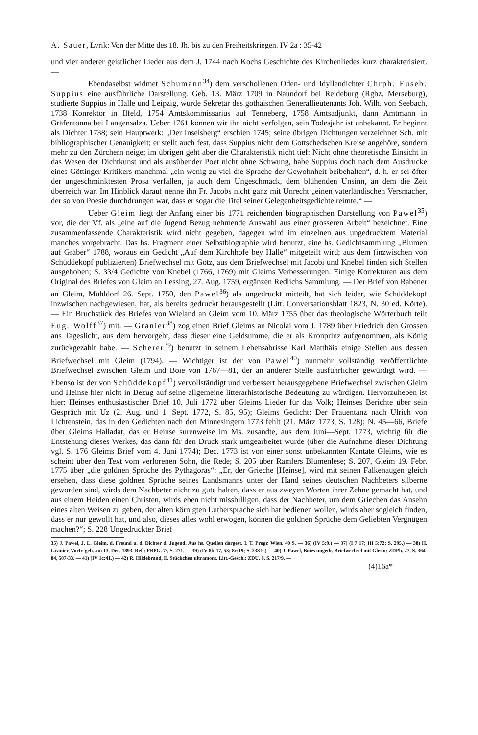A. Sauer, Lyrik: Von der Mitte des 18. Jh. bis zu den Freiheitskriegen. IV 2a : 35-42
und vier anderer geistlicher Lieder aus dem J. 1744 nach Kochs Geschichte des Kirchenliedes kurz charakterisiert. —
Ebendaselbst widmet Schumann<sup>34</sup>) dem verschollenen Oden- und Idyllendichter Chrph. Euseb. Suppius eine ausführliche Darstellung. Geb. 13. März 1709 in Naundorf bei Reideburg (Rgbz. Merseburg), studierte Suppius in Halle und Leipzig, wurde Sekretär des gothaischen Generallieutenants Joh. Wilh. von Seebach, 1738 Konrektor in Ilfeld, 1754 Amtskommissarius auf Tenneberg, 1758 Amtsadjunkt, dann Amtmann in Gräfentonna bei Langensalza. Ueber 1761 können wir ihn nicht verfolgen, sein Todesjahr ist unbekannt. Er beginnt als Dichter 1738; sein Hauptwerk: „Der Inselsberg“ erschien 1745; seine übrigen Dichtungen verzeichnet Sch. mit bibliographischer Genauigkeit; er stellt auch fest, dass Suppius nicht dem Gottschedschen Kreise angehöre, sondern mehr zu den Zürchern neige; im übrigen geht aber die Charakteristik nicht tief: Nicht ohne theoretische Einsicht in das Wesen der Dichtkunst und als ausübender Poet nicht ohne Schwung, habe Suppius doch nach dem Ausdrucke eines Göttinger Kritikers manchmal „ein wenig zu viel die Sprache der Gewohnheit beibehalten“, d. h. er sei öfter der ungeschminktesten Prosa verfallen, ja auch dem Ungeschmack, dem blühenden Unsinn, an dem die Zeit überreich war. Im Hinblick darauf nenne ihn Fr. Jacobs nicht ganz mit Unrecht „einen vaterländischen Versmacher, der so von Poesie durchdrungen war, dass er sogar die Titel seiner Gelegenheitsgedichte reimte.“ —
Ueber Gleim liegt der Anfang einer bis 1771 reichenden biographischen Darstellung von Pawel<sup>35</sup>) vor, die der Vf. als „eine auf die Jugend Bezug nehmende Auswahl aus einer grösseren Arbeit“ bezeichnet. Eine zusammenfassende Charakteristik wird nicht gegeben, dagegen wird im einzelnen aus ungedrucktem Material manches vorgebracht. Das hs. Fragment einer Selbstbiographie wird benutzt, eine hs. Gedichtsammlung „Blumen auf Gräber“ 1788, woraus ein Gedicht „Auf dem Kirchhofe bey Halle“ mitgeteilt wird; aus dem (inzwischen von Schüddekopf publizierten) Briefwechsel mit Götz, aus dem Briefwechsel mit Jacobi und Knebel finden sich Stellen ausgehoben; S. 33/4 Gedichte von Knebel (1766, 1769) mit Gleims Verbesserungen. Einige Korrekturen aus dem Original des Briefes von Gleim an Lessing, 27. Aug. 1759, ergänzen Redlichs Sammlung. — Der Brief von Rabener an Gleim, Mühldorf 26. Sept. 1750, den Pawel<sup>36</sup>) als ungedruckt mitteilt, hat sich leider, wie Schüddekopf inzwischen nachgewiesen, hat, als bereits gedruckt herausgestellt (Litt. Conversationsblatt 1823, N. 30 ed. Körte). — Ein Bruchstück des Briefes von Wieland an Gleim vom 10. März 1755 über das theologische Wörterbuch teilt Eug. Wolff<sup>37</sup>) mit. — Granier<sup>38</sup>) zog einen Brief Gleims an Nicolai vom J. 1789 über Friedrich den Grossen ans Tageslicht, aus dem hervorgeht, dass dieser eine Geldsumme, die er als Kronprinz aufgenommen, als König zurückgezahlt habe. — Scherer<sup>39</sup>) benutzt in seinem Lebensabrisse Karl Matthäis einige Stellen aus dessen Briefwechsel mit Gleim (1794). — Wichtiger ist der von Pawel<sup>40</sup>) nunmehr vollständig veröffentlichte Briefwechsel zwischen Gleim und Boie von 1767—81, der an anderer Stelle ausführlicher gewürdigt wird. — Ebenso ist der von Schüddekopf<sup>41</sup>) vervollständigt und verbessert herausgegebene Briefwechsel zwischen Gleim und Heinse hier nicht in Bezug auf seine allgemeine litterarhistorische Bedeutung zu würdigen. Hervorzuheben ist hier: Heinses enthusiastischer Brief 10. Juli 1772 über Gleims Lieder für das Volk; Heinses Berichte über sein Gespräch mit Uz (2. Aug. und 1. Sept. 1772, S. 85, 95); Gleims Gedicht: Der Frauentanz nach Ulrich von Lichtenstein, das in den Gedichten nach den Minnesingern 1773 fehlt (21. März 1773, S. 128); N. 45—66, Briefe über Gleims Halladat, das er Heinse surenweise im Ms. zusandte, aus dem Juni—Sept. 1773, wichtig für die Entstehung dieses Werkes, das dann für den Druck stark umgearbeitet wurde (über die Aufnahme dieser Dichtung vgl. S. 176 Gleims Brief vom 4. Juni 1774); Dec. 1773 ist von einer sonst unbekannten Kantate Gleims, wie es scheint über den Text vom verlorenen Sohn, die Rede; S. 205 über Ramlers Blumenlese; S. 207, Gleim 19. Febr. 1775 über „die goldnen Sprüche des Pythagoras“: „Er, der Grieche [Heinse], wird mit seinen Falkenaugen gleich ersehen, dass diese goldnen Sprüche seines Landsmanns unter der Hand seines deutschen Nachbeters silberne geworden sind, wirds dem Nachbeter nicht zu gute halten, dass er aus zweyen Worten ihrer Zehne gemacht hat, und aus einem Heiden einen Christen, wirds eben nicht missbilligen, dass der Nachbeter, um dem Griechen das Ansehn eines alten Weisen zu geben, der alten körnigten Luthersprache sich hat bedienen wollen, wirds aber sogleich finden, dass er nur gewollt hat, und also, dieses alles wohl erwogen, können die goldnen Sprüche dem Geliebten Vergnügen machen?“; S. 228 Ungedruckter Brief
35) J. Pawel, J. L. Gleim, d. Freund u. d. Dichter d. Jugend. Aus hs. Quellen dargest. I. T. Progr. Wien. 40 S. — 36) (IV 5:9.) — 37) (I 7:17; III 5:72; S. 295.) — 38) H. Granier, Vortr. geh. am 13. Dec. 1893. Ref.: FBPG. 7², S. 271. — 39) (IV 8b:17, 53; 8c:19; S. 238 9.) — 40) J. Pawel, Boies ungedr. Briefwechsel mit Gleim: ZDPh. 27, S. 364-84, 507-33. — 41) (IV 1c:41.) — 42) R. Hildebrand, E. Stückchen ultramont. Litt.-Gesch.: ZDU. 8, S. 217/9. —
(4)16a*